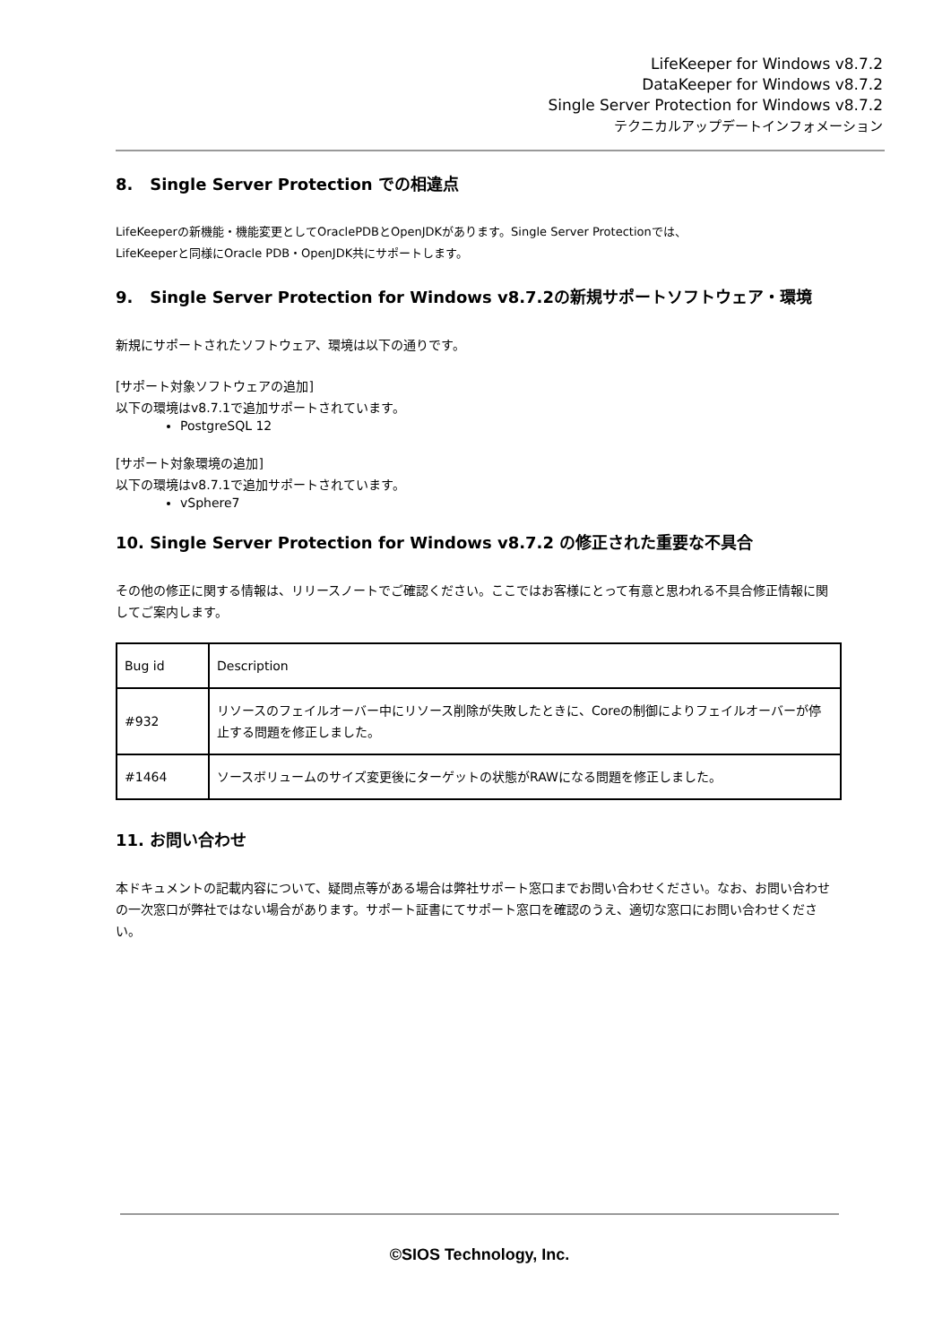LifeKeeper for Windows v8.7.2
DataKeeper for Windows v8.7.2
Single Server Protection for Windows v8.7.2
テクニカルアップデートインフォメーション
8. Single Server Protection での相違点
LifeKeeperの新機能・機能変更としてOraclePDBとOpenJDKがあります。Single Server Protectionでは、
LifeKeeperと同様にOracle PDB・OpenJDK共にサポートします。
9. Single Server Protection for Windows v8.7.2の新規サポートソフトウェア・環境
新規にサポートされたソフトウェア、環境は以下の通りです。
[サポート対象ソフトウェアの追加]
以下の環境はv8.7.1で追加サポートされています。
PostgreSQL 12
[サポート対象環境の追加]
以下の環境はv8.7.1で追加サポートされています。
vSphere7
10. Single Server Protection for Windows v8.7.2 の修正された重要な不具合
その他の修正に関する情報は、リリースノートでご確認ください。ここではお客様にとって有意と思われる不具合修正情報に関してご案内します。
| Bug id | Description |
| #932 | リソースのフェイルオーバー中にリソース削除が失敗したときに、Coreの制御によりフェイルオーバーが停止する問題を修正しました。 |
| #1464 | ソースボリュームのサイズ変更後にターゲットの状態がRAWになる問題を修正しました。 |
11. お問い合わせ
本ドキュメントの記載内容について、疑問点等がある場合は弊社サポート窓口までお問い合わせください。なお、お問い合わせの一次窓口が弊社ではない場合があります。サポート証書にてサポート窓口を確認のうえ、適切な窓口にお問い合わせください。
©SIOS Technology, Inc.